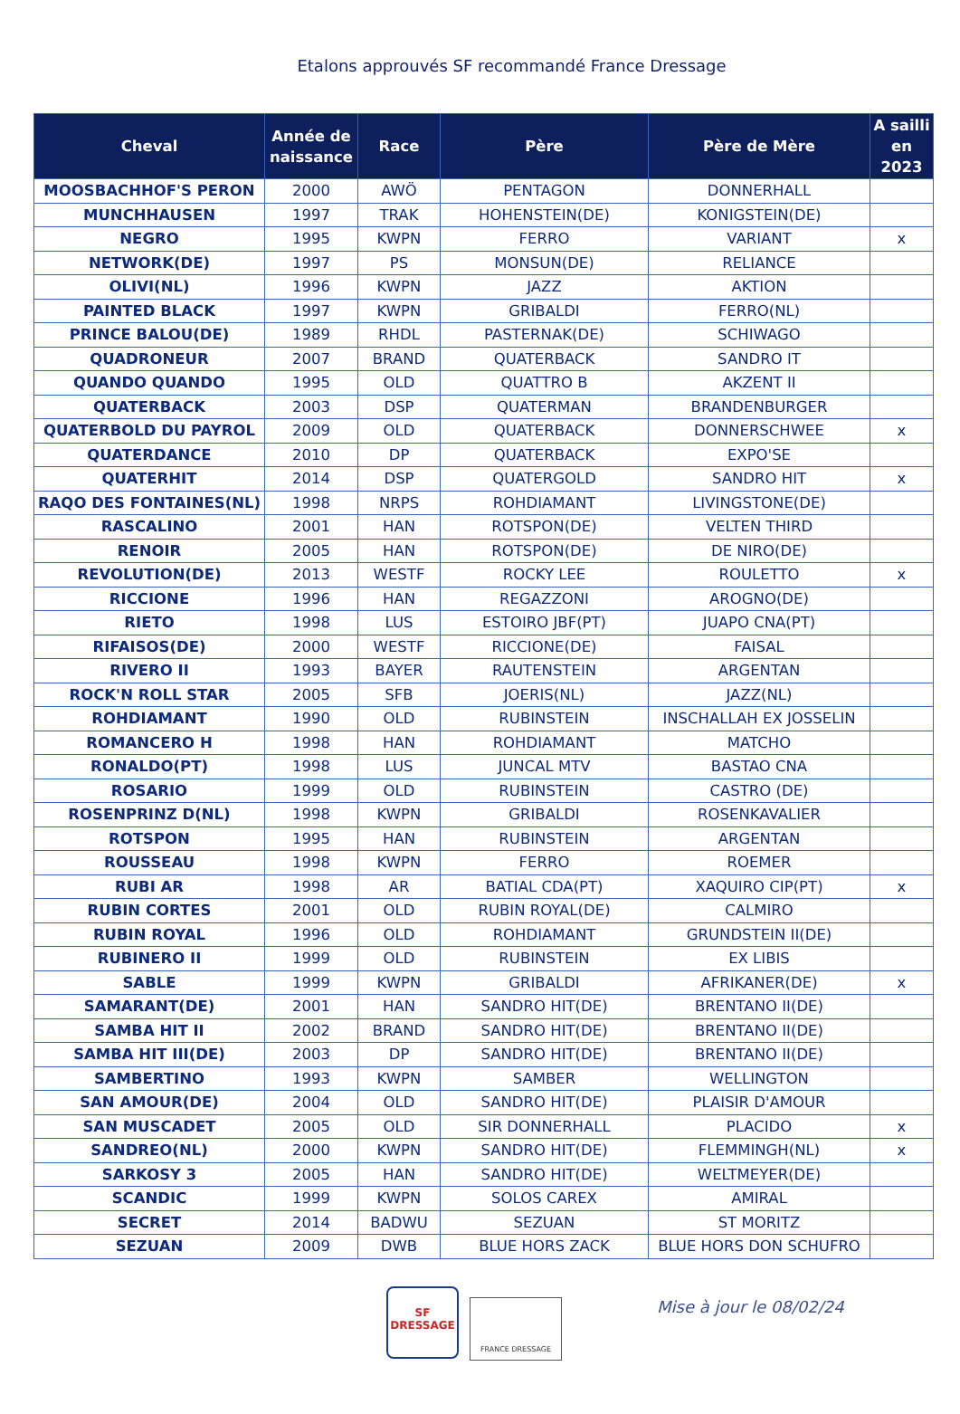Etalons approuvés SF recommandé France Dressage
| Cheval | Année de naissance | Race | Père | Père de Mère | A sailli en 2023 |
| --- | --- | --- | --- | --- | --- |
| MOOSBACHHOF'S PERON | 2000 | AWÖ | PENTAGON | DONNERHALL | |
| MUNCHHAUSEN | 1997 | TRAK | HOHENSTEIN(DE) | KONIGSTEIN(DE) | |
| NEGRO | 1995 | KWPN | FERRO | VARIANT | x |
| NETWORK(DE) | 1997 | PS | MONSUN(DE) | RELIANCE | |
| OLIVI(NL) | 1996 | KWPN | JAZZ | AKTION | |
| PAINTED BLACK | 1997 | KWPN | GRIBALDI | FERRO(NL) | |
| PRINCE BALOU(DE) | 1989 | RHDL | PASTERNAK(DE) | SCHIWAGO | |
| QUADRONEUR | 2007 | BRAND | QUATERBACK | SANDRO IT | |
| QUANDO QUANDO | 1995 | OLD | QUATTRO B | AKZENT II | |
| QUATERBACK | 2003 | DSP | QUATERMAN | BRANDENBURGER | |
| QUATERBOLD DU PAYROL | 2009 | OLD | QUATERBACK | DONNERSCHWEE | x |
| QUATERDANCE | 2010 | DP | QUATERBACK | EXPO'SE | |
| QUATERHIT | 2014 | DSP | QUATERGOLD | SANDRO HIT | x |
| RAQO DES FONTAINES(NL) | 1998 | NRPS | ROHDIAMANT | LIVINGSTONE(DE) | |
| RASCALINO | 2001 | HAN | ROTSPON(DE) | VELTEN THIRD | |
| RENOIR | 2005 | HAN | ROTSPON(DE) | DE NIRO(DE) | |
| REVOLUTION(DE) | 2013 | WESTF | ROCKY LEE | ROULETTO | x |
| RICCIONE | 1996 | HAN | REGAZZONI | AROGNO(DE) | |
| RIETO | 1998 | LUS | ESTOIRO JBF(PT) | JUAPO CNA(PT) | |
| RIFAISOS(DE) | 2000 | WESTF | RICCIONE(DE) | FAISAL | |
| RIVERO II | 1993 | BAYER | RAUTENSTEIN | ARGENTAN | |
| ROCK'N ROLL STAR | 2005 | SFB | JOERIS(NL) | JAZZ(NL) | |
| ROHDIAMANT | 1990 | OLD | RUBINSTEIN | INSCHALLAH EX JOSSELIN | |
| ROMANCERO H | 1998 | HAN | ROHDIAMANT | MATCHO | |
| RONALDO(PT) | 1998 | LUS | JUNCAL MTV | BASTAO CNA | |
| ROSARIO | 1999 | OLD | RUBINSTEIN | CASTRO (DE) | |
| ROSENPRINZ D(NL) | 1998 | KWPN | GRIBALDI | ROSENKAVALIER | |
| ROTSPON | 1995 | HAN | RUBINSTEIN | ARGENTAN | |
| ROUSSEAU | 1998 | KWPN | FERRO | ROEMER | |
| RUBI AR | 1998 | AR | BATIAL CDA(PT) | XAQUIRO CIP(PT) | x |
| RUBIN CORTES | 2001 | OLD | RUBIN ROYAL(DE) | CALMIRO | |
| RUBIN ROYAL | 1996 | OLD | ROHDIAMANT | GRUNDSTEIN II(DE) | |
| RUBINERO II | 1999 | OLD | RUBINSTEIN | EX LIBIS | |
| SABLE | 1999 | KWPN | GRIBALDI | AFRIKANER(DE) | x |
| SAMARANT(DE) | 2001 | HAN | SANDRO HIT(DE) | BRENTANO II(DE) | |
| SAMBA HIT II | 2002 | BRAND | SANDRO HIT(DE) | BRENTANO II(DE) | |
| SAMBA HIT III(DE) | 2003 | DP | SANDRO HIT(DE) | BRENTANO II(DE) | |
| SAMBERTINO | 1993 | KWPN | SAMBER | WELLINGTON | |
| SAN AMOUR(DE) | 2004 | OLD | SANDRO HIT(DE) | PLAISIR D'AMOUR | |
| SAN MUSCADET | 2005 | OLD | SIR DONNERHALL | PLACIDO | x |
| SANDREO(NL) | 2000 | KWPN | SANDRO HIT(DE) | FLEMMINGH(NL) | x |
| SARKOSY 3 | 2005 | HAN | SANDRO HIT(DE) | WELTMEYER(DE) | |
| SCANDIC | 1999 | KWPN | SOLOS CAREX | AMIRAL | |
| SECRET | 2014 | BADWU | SEZUAN | ST MORITZ | |
| SEZUAN | 2009 | DWB | BLUE HORS ZACK | BLUE HORS DON SCHUFRO | |
SF
DRESSAGE
FRANCE DRESSAGE
Mise à jour le 08/02/24